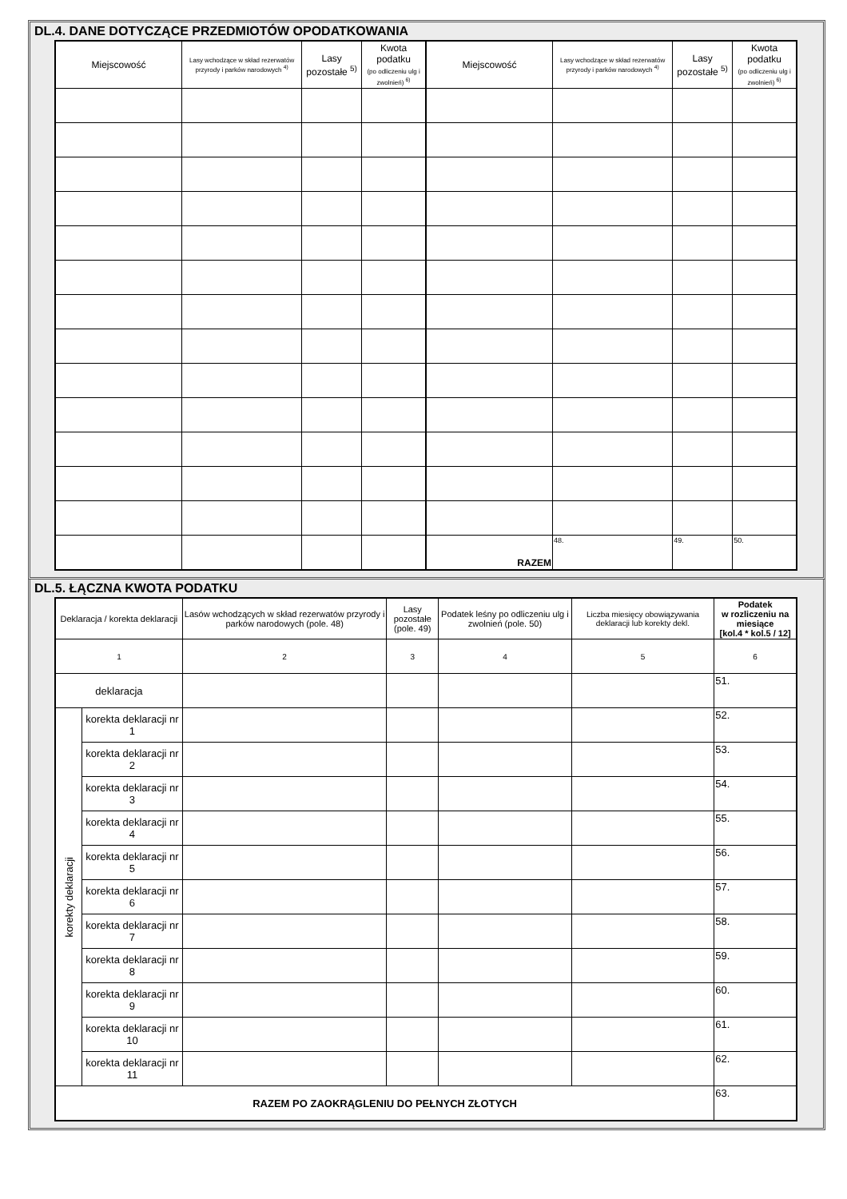DL.4. DANE DOTYCZĄCE PRZEDMIOTÓW OPODATKOWANIA
| Miejscowość | Lasy wchodzące w skład rezerwatów przyrody i parków narodowych <sup>4)</sup> | Lasy pozostałe <sup>5)</sup> | Kwota podatku (po odliczeniu ulg i zwolnień) <sup>6)</sup> | Miejscowość | Lasy wchodzące w skład rezerwatów przyrody i parków narodowych <sup>4)</sup> | Lasy pozostałe <sup>5)</sup> | Kwota podatku (po odliczeniu ulg i zwolnień) <sup>6)</sup> |
| --- | --- | --- | --- | --- | --- | --- | --- |
| | | | | RAZEM | 48. | 49. | 50. |
DL.5. ŁĄCZNA KWOTA PODATKU
| Deklaracja / korekta deklaracji | | Lasów wchodzących w skład rezerwatów przyrody i parków narodowych (pole. 48) | Lasy pozostałe (pole. 49) | Podatek leśny po odliczeniu ulg i zwolnień (pole. 50) | Liczba miesięcy obowiązywania deklaracji lub korekty dekl. | Podatek w rozliczeniu na miesiące [kol.4 * kol.5 / 12] |
| --- | --- | --- | --- | --- | --- | --- |
| 1 | | 2 | 3 | 4 | 5 | 6 |
| deklaracja | | | | | | 51. |
| korekty deklaracji | korekta deklaracji nr 1 | | | | | 52. |
| | korekta deklaracji nr 2 | | | | | 53. |
| | korekta deklaracji nr 3 | | | | | 54. |
| | korekta deklaracji nr 4 | | | | | 55. |
| | korekta deklaracji nr 5 | | | | | 56. |
| | korekta deklaracji nr 6 | | | | | 57. |
| | korekta deklaracji nr 7 | | | | | 58. |
| | korekta deklaracji nr 8 | | | | | 59. |
| | korekta deklaracji nr 9 | | | | | 60. |
| | korekta deklaracji nr 10 | | | | | 61. |
| | korekta deklaracji nr 11 | | | | | 62. |
| RAZEM PO ZAOKRĄGLENIU DO PEŁNYCH ZŁOTYCH | | | | | | 63. |